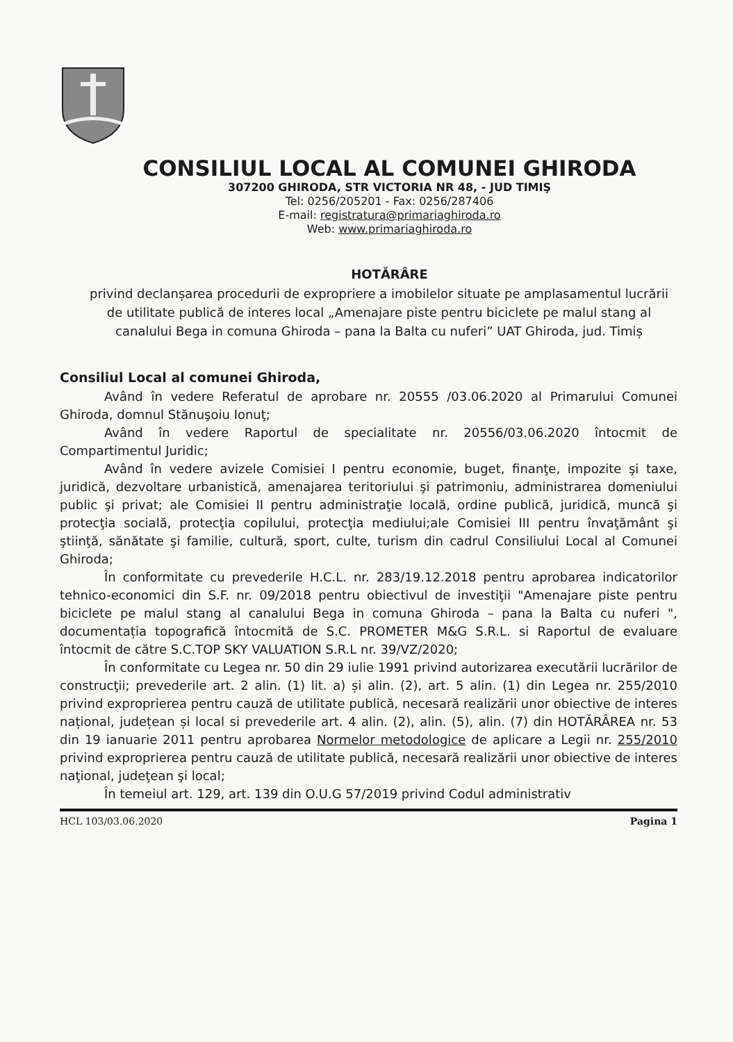CONSILIUL LOCAL AL COMUNEI GHIRODA
307200 GHIRODA, STR VICTORIA NR 48, - JUD TIMIŞ
Tel: 0256/205201 - Fax: 0256/287406
E-mail: registratura@primariaghiroda.ro
Web: www.primariaghiroda.ro
HOTĂRÂRE
privind declanșarea procedurii de expropriere a imobilelor situate pe amplasamentul lucrării de utilitate publică de interes local „Amenajare piste pentru biciclete pe malul stang al canalului Bega in comuna Ghiroda – pana la Balta cu nuferi” UAT Ghiroda, jud. Timiș
Consiliul Local al comunei Ghiroda,
Având în vedere Referatul de aprobare nr. 20555 /03.06.2020 al Primarului Comunei Ghiroda, domnul Stănuşoiu Ionuţ;
Având în vedere Raportul de specialitate nr. 20556/03.06.2020 întocmit de Compartimentul Juridic;
Având în vedere avizele Comisiei I pentru economie, buget, finanţe, impozite şi taxe, juridică, dezvoltare urbanistică, amenajarea teritoriului şi patrimoniu, administrarea domeniului public şi privat; ale Comisiei II pentru administraţie locală, ordine publică, juridică, muncă şi protecţia socială, protecţia copilului, protecţia mediului;ale Comisiei III pentru învaţământ şi ştiinţă, sănătate şi familie, cultură, sport, culte, turism din cadrul Consiliului Local al Comunei Ghiroda;
În conformitate cu prevederile H.C.L. nr. 283/19.12.2018 pentru aprobarea indicatorilor tehnico-economici din S.F. nr. 09/2018 pentru obiectivul de investiţii "Amenajare piste pentru biciclete pe malul stang al canalului Bega in comuna Ghiroda – pana la Balta cu nuferi ", documentația topografică întocmită de S.C. PROMETER M&G S.R.L. si Raportul de evaluare întocmit de către S.C.TOP SKY VALUATION S.R.L nr. 39/VZ/2020;
În conformitate cu Legea nr. 50 din 29 iulie 1991 privind autorizarea executării lucrărilor de construcţii; prevederile art. 2 alin. (1) lit. a) și alin. (2), art. 5 alin. (1) din Legea nr. 255/2010 privind exproprierea pentru cauză de utilitate publică, necesară realizării unor obiective de interes național, județean și local si prevederile art. 4 alin. (2), alin. (5), alin. (7) din HOTĂRÂREA nr. 53 din 19 ianuarie 2011 pentru aprobarea Normelor metodologice de aplicare a Legii nr. 255/2010 privind exproprierea pentru cauză de utilitate publică, necesară realizării unor obiective de interes naţional, judeţean şi local;
În temeiul art. 129, art. 139 din O.U.G 57/2019 privind Codul administrativ
HCL 103/03.06.2020 Pagina 1